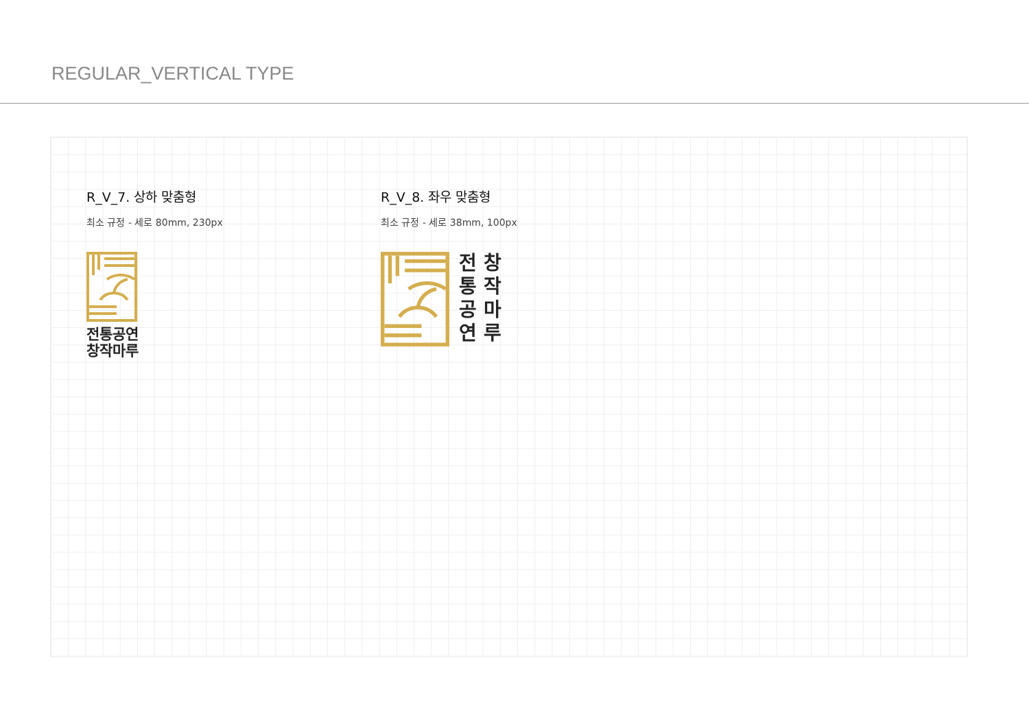REGULAR_VERTICAL TYPE
R_V_7. 상하 맞춤형
최소 규정 - 세로 80mm, 230px
전통공연
창작마루
R_V_8. 좌우 맞춤형
최소 규정 - 세로 38mm, 100px
전
통
공
연
창
작
마
루